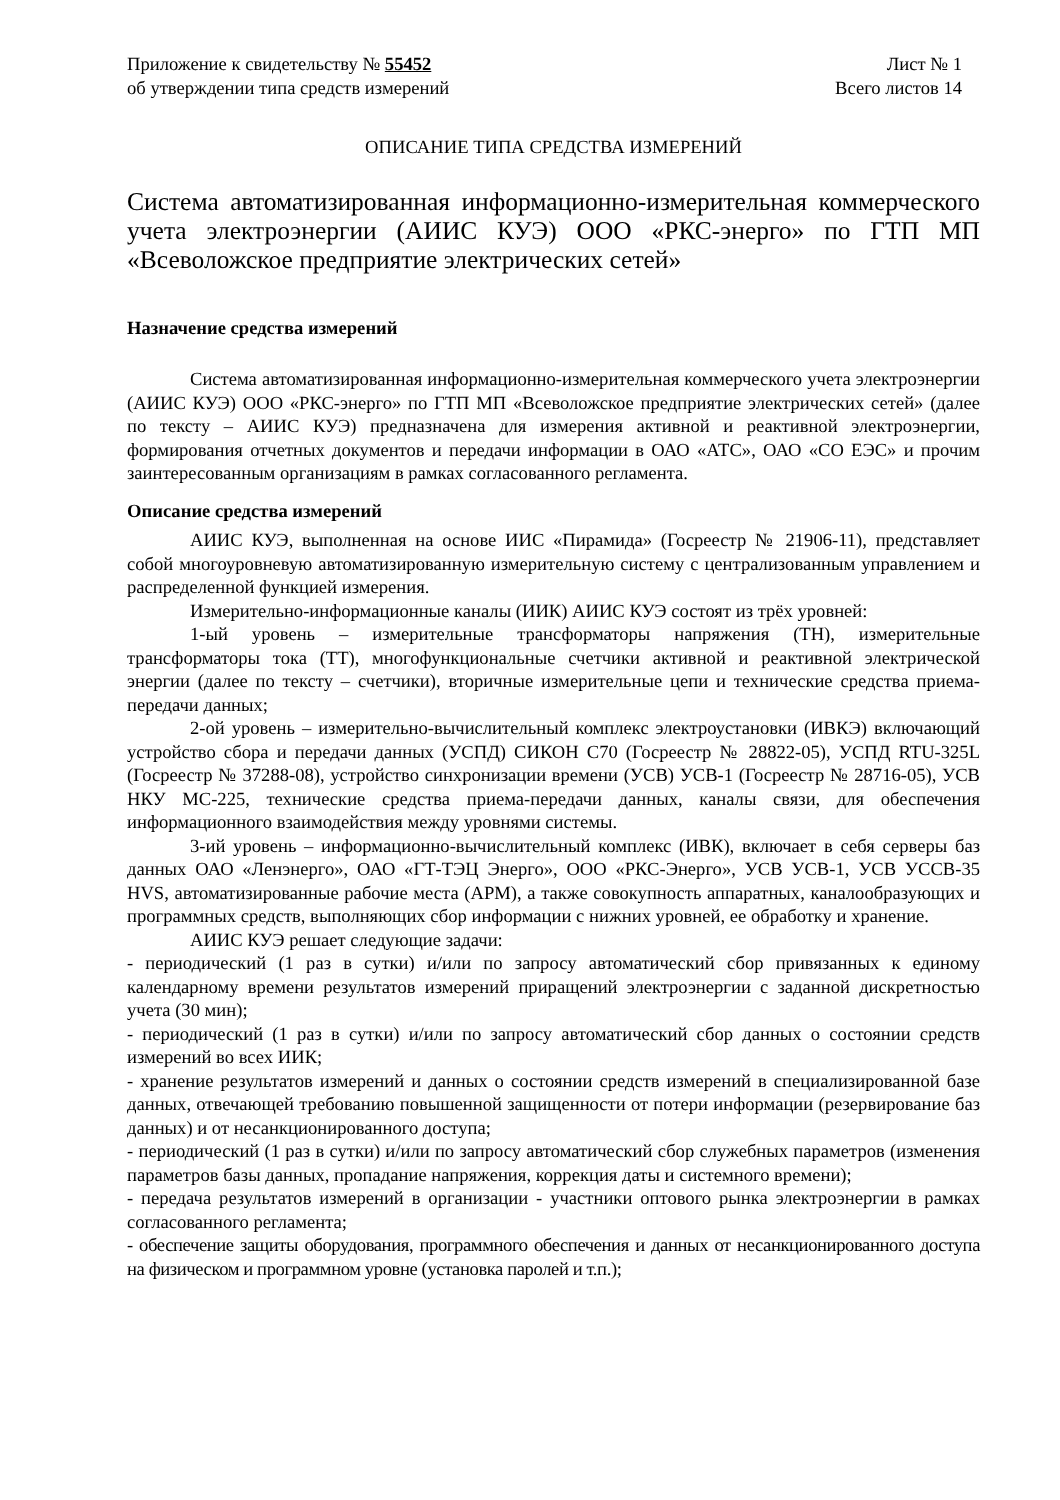Приложение к свидетельству № 55452
об утверждении типа средств измерений
Лист № 1
Всего листов 14
ОПИСАНИЕ ТИПА СРЕДСТВА ИЗМЕРЕНИЙ
Система автоматизированная информационно-измерительная коммерческого учета электроэнергии (АИИС КУЭ) ООО «РКС-энерго» по ГТП МП «Всеволожское предприятие электрических сетей»
Назначение средства измерений
Система автоматизированная информационно-измерительная коммерческого учета электроэнергии (АИИС КУЭ) ООО «РКС-энерго» по ГТП МП «Всеволожское предприятие электрических сетей» (далее по тексту – АИИС КУЭ) предназначена для измерения активной и реактивной электроэнергии, формирования отчетных документов и передачи информации в ОАО «АТС», ОАО «СО ЕЭС» и прочим заинтересованным организациям в рамках согласованного регламента.
Описание средства измерений
АИИС КУЭ, выполненная на основе ИИС «Пирамида» (Госреестр № 21906-11), представляет собой многоуровневую автоматизированную измерительную систему с централизованным управлением и распределенной функцией измерения.
Измерительно-информационные каналы (ИИК) АИИС КУЭ состоят из трёх уровней:
1-ый уровень – измерительные трансформаторы напряжения (ТН), измерительные трансформаторы тока (ТТ), многофункциональные счетчики активной и реактивной электрической энергии (далее по тексту – счетчики), вторичные измерительные цепи и технические средства приема-передачи данных;
2-ой уровень – измерительно-вычислительный комплекс электроустановки (ИВКЭ) включающий устройство сбора и передачи данных (УСПД) СИКОН С70 (Госреестр № 28822-05), УСПД RTU-325L (Госреестр № 37288-08), устройство синхронизации времени (УСВ) УСВ-1 (Госреестр № 28716-05), УСВ НКУ МС-225, технические средства приема-передачи данных, каналы связи, для обеспечения информационного взаимодействия между уровнями системы.
3-ий уровень – информационно-вычислительный комплекс (ИВК), включает в себя серверы баз данных ОАО «Ленэнерго», ОАО «ГТ-ТЭЦ Энерго», ООО «РКС-Энерго», УСВ УСВ-1, УСВ УССВ-35 HVS, автоматизированные рабочие места (АРМ), а также совокупность аппаратных, каналообразующих и программных средств, выполняющих сбор информации с нижних уровней, ее обработку и хранение.
АИИС КУЭ решает следующие задачи:
- периодический (1 раз в сутки) и/или по запросу автоматический сбор привязанных к единому календарному времени результатов измерений приращений электроэнергии с заданной дискретностью учета (30 мин);
- периодический (1 раз в сутки) и/или по запросу автоматический сбор данных о состоянии средств измерений во всех ИИК;
- хранение результатов измерений и данных о состоянии средств измерений в специализированной базе данных, отвечающей требованию повышенной защищенности от потери информации (резервирование баз данных) и от несанкционированного доступа;
- периодический (1 раз в сутки) и/или по запросу автоматический сбор служебных параметров (изменения параметров базы данных, пропадание напряжения, коррекция даты и системного времени);
- передача результатов измерений в организации - участники оптового рынка электроэнергии в рамках согласованного регламента;
- обеспечение защиты оборудования, программного обеспечения и данных от несанкционированного доступа на физическом и программном уровне (установка паролей и т.п.);